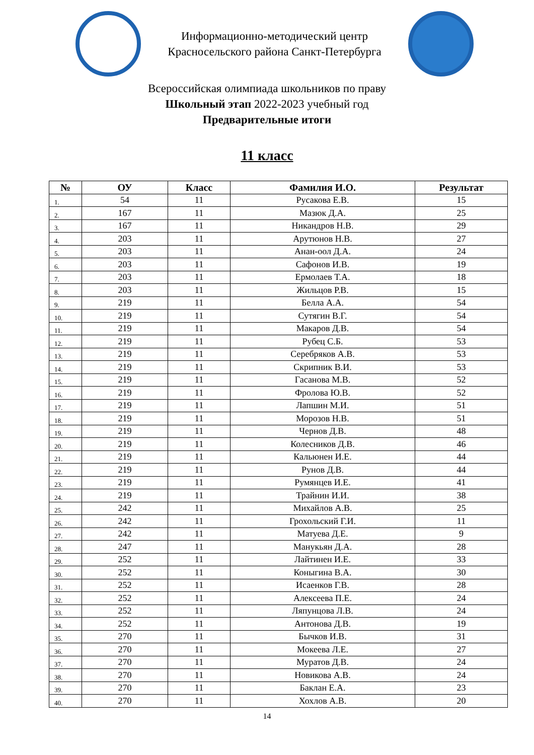Информационно-методический центр
Красносельского района Санкт-Петербурга
Всероссийская олимпиада школьников по праву
Школьный этап 2022-2023 учебный год
Предварительные итоги
11 класс
| № | ОУ | Класс | Фамилия И.О. | Результат |
| --- | --- | --- | --- | --- |
| 1. | 54 | 11 | Русакова Е.В. | 15 |
| 2. | 167 | 11 | Мазюк Д.А. | 25 |
| 3. | 167 | 11 | Никандров Н.В. | 29 |
| 4. | 203 | 11 | Арутюнов Н.В. | 27 |
| 5. | 203 | 11 | Анан-оол Д.А. | 24 |
| 6. | 203 | 11 | Сафонов И.В. | 19 |
| 7. | 203 | 11 | Ермолаев Т.А. | 18 |
| 8. | 203 | 11 | Жильцов Р.В. | 15 |
| 9. | 219 | 11 | Белла А.А. | 54 |
| 10. | 219 | 11 | Сутягин В.Г. | 54 |
| 11. | 219 | 11 | Макаров Д.В. | 54 |
| 12. | 219 | 11 | Рубец С.Б. | 53 |
| 13. | 219 | 11 | Серебряков А.В. | 53 |
| 14. | 219 | 11 | Скрипник В.И. | 53 |
| 15. | 219 | 11 | Гасанова М.В. | 52 |
| 16. | 219 | 11 | Фролова Ю.В. | 52 |
| 17. | 219 | 11 | Лапшин М.И. | 51 |
| 18. | 219 | 11 | Морозов Н.В. | 51 |
| 19. | 219 | 11 | Чернов Д.В. | 48 |
| 20. | 219 | 11 | Колесников Д.В. | 46 |
| 21. | 219 | 11 | Кальюнен И.Е. | 44 |
| 22. | 219 | 11 | Рунов Д.В. | 44 |
| 23. | 219 | 11 | Румянцев И.Е. | 41 |
| 24. | 219 | 11 | Трайнин И.И. | 38 |
| 25. | 242 | 11 | Михайлов А.В. | 25 |
| 26. | 242 | 11 | Грохольский Г.И. | 11 |
| 27. | 242 | 11 | Матуева Д.Е. | 9 |
| 28. | 247 | 11 | Манукьян Д.А. | 28 |
| 29. | 252 | 11 | Лайтинен И.Е. | 33 |
| 30. | 252 | 11 | Коныгина В.А. | 30 |
| 31. | 252 | 11 | Исаенков Г.В. | 28 |
| 32. | 252 | 11 | Алексеева П.Е. | 24 |
| 33. | 252 | 11 | Ляпунцова Л.В. | 24 |
| 34. | 252 | 11 | Антонова Д.В. | 19 |
| 35. | 270 | 11 | Бычков И.В. | 31 |
| 36. | 270 | 11 | Мокеева Л.Е. | 27 |
| 37. | 270 | 11 | Муратов Д.В. | 24 |
| 38. | 270 | 11 | Новикова А.В. | 24 |
| 39. | 270 | 11 | Баклан Е.А. | 23 |
| 40. | 270 | 11 | Хохлов А.В. | 20 |
14